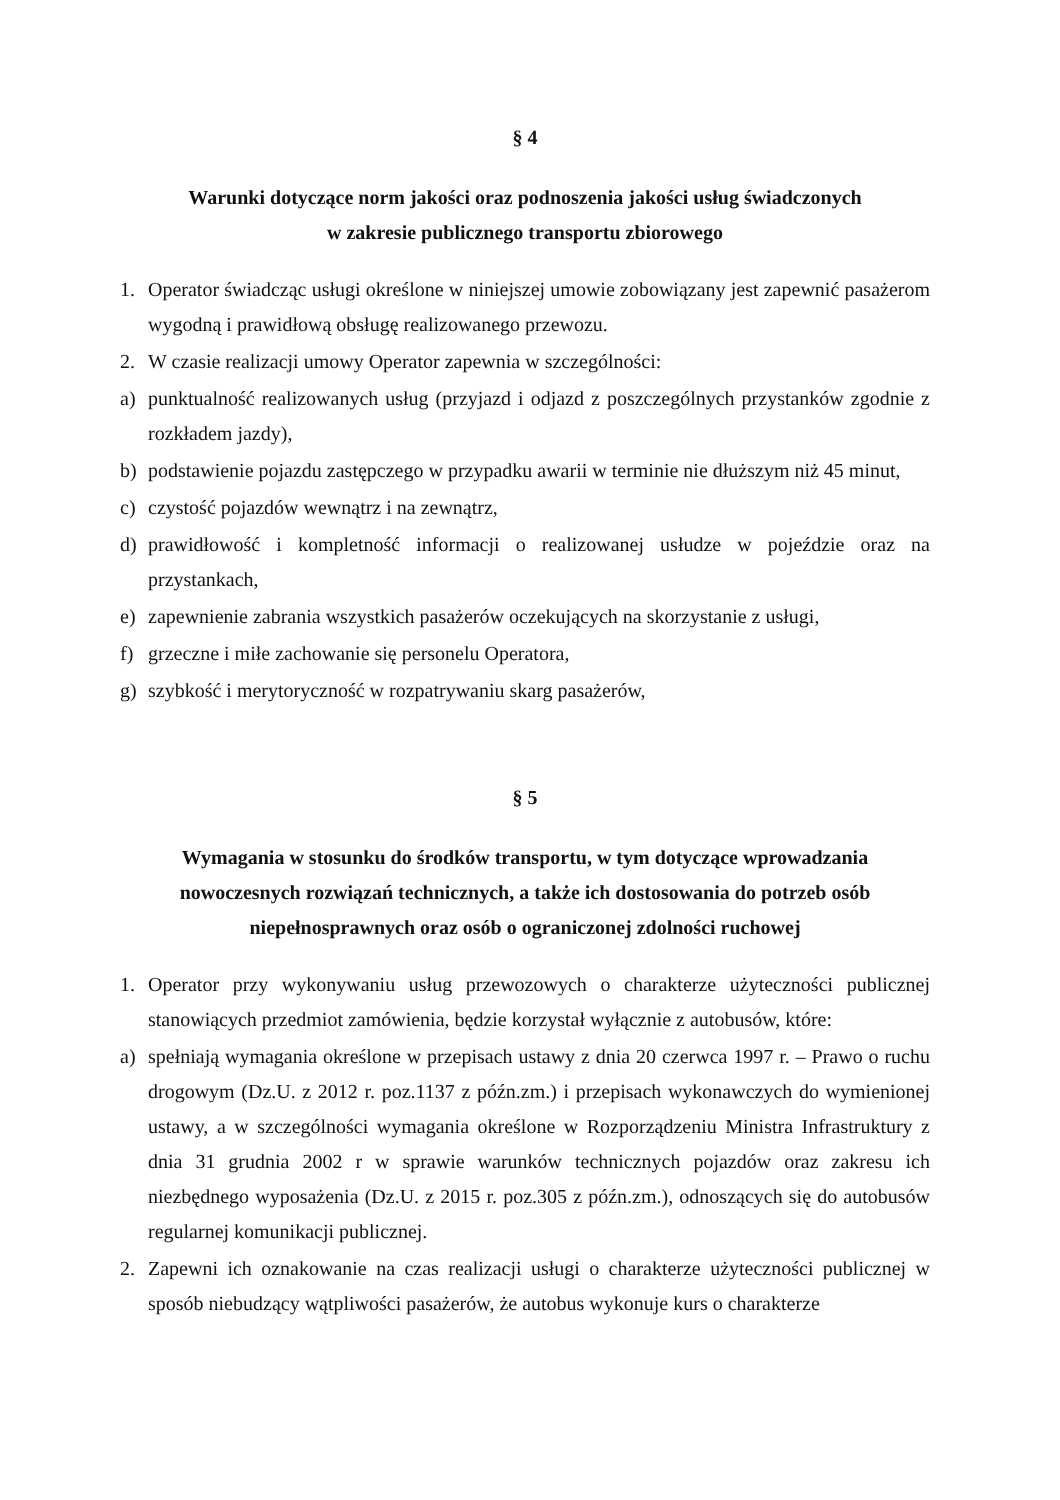§ 4
Warunki dotyczące norm jakości oraz podnoszenia jakości usług świadczonych
w zakresie publicznego transportu zbiorowego
1. Operator świadcząc usługi określone w niniejszej umowie zobowiązany jest zapewnić pasażerom wygodną i prawidłową obsługę realizowanego przewozu.
2. W czasie realizacji umowy Operator zapewnia w szczególności:
a) punktualność realizowanych usług (przyjazd i odjazd z poszczególnych przystanków zgodnie z rozkładem jazdy),
b) podstawienie pojazdu zastępczego w przypadku awarii w terminie nie dłuższym niż 45 minut,
c) czystość pojazdów wewnątrz i na zewnątrz,
d) prawidłowość i kompletność informacji o realizowanej usłudze w pojeździe oraz na przystankach,
e) zapewnienie zabrania wszystkich pasażerów oczekujących na skorzystanie z usługi,
f) grzeczne i miłe zachowanie się personelu Operatora,
g) szybkość i merytoryczność w rozpatrywaniu skarg pasażerów,
§ 5
Wymagania w stosunku do środków transportu, w tym dotyczące wprowadzania nowoczesnych rozwiązań technicznych, a także ich dostosowania do potrzeb osób niepełnosprawnych oraz osób o ograniczonej zdolności ruchowej
1. Operator przy wykonywaniu usług przewozowych o charakterze użyteczności publicznej stanowiących przedmiot zamówienia, będzie korzystał wyłącznie z autobusów, które:
a) spełniają wymagania określone w przepisach ustawy z dnia 20 czerwca 1997 r. – Prawo o ruchu drogowym (Dz.U. z 2012 r. poz.1137 z późn.zm.) i przepisach wykonawczych do wymienionej ustawy, a w szczególności wymagania określone w Rozporządzeniu Ministra Infrastruktury z dnia 31 grudnia 2002 r w sprawie warunków technicznych pojazdów oraz zakresu ich niezbędnego wyposażenia (Dz.U. z 2015 r. poz.305 z późn.zm.), odnoszących się do autobusów regularnej komunikacji publicznej.
2. Zapewni ich oznakowanie na czas realizacji usługi o charakterze użyteczności publicznej w sposób niebudzący wątpliwości pasażerów, że autobus wykonuje kurs o charakterze